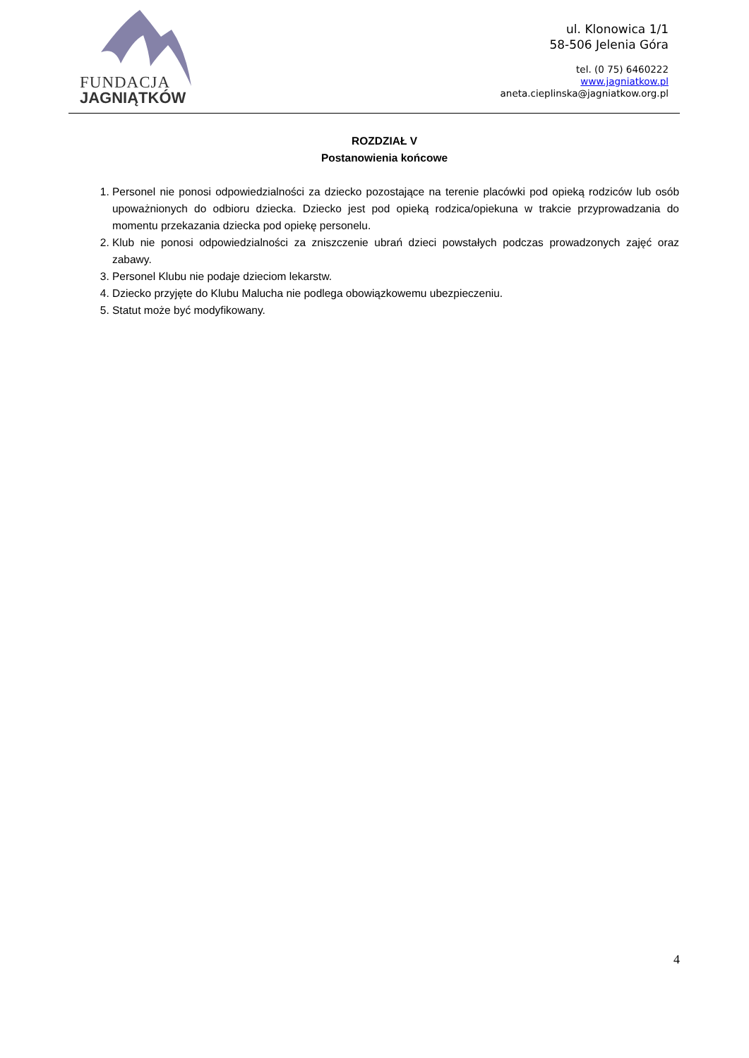FUNDACJA
JAGNIĄTKÓW
ul. Klonowica 1/1
58-506 Jelenia Góra
tel. (0 75) 6460222
www.jagniatkow.pl
aneta.cieplinska@jagniatkow.org.pl
ROZDZIAŁ V
Postanowienia końcowe
1. Personel nie ponosi odpowiedzialności za dziecko pozostające na terenie placówki pod opieką rodziców lub osób upoważnionych do odbioru dziecka. Dziecko jest pod opieką rodzica/opiekuna w trakcie przyprowadzania do momentu przekazania dziecka pod opiekę personelu.
2. Klub nie ponosi odpowiedzialności za zniszczenie ubrań dzieci powstałych podczas prowadzonych zajęć oraz zabawy.
3. Personel Klubu nie podaje dzieciom lekarstw.
4. Dziecko przyjęte do Klubu Malucha nie podlega obowiązkowemu ubezpieczeniu.
5. Statut może być modyfikowany.
4